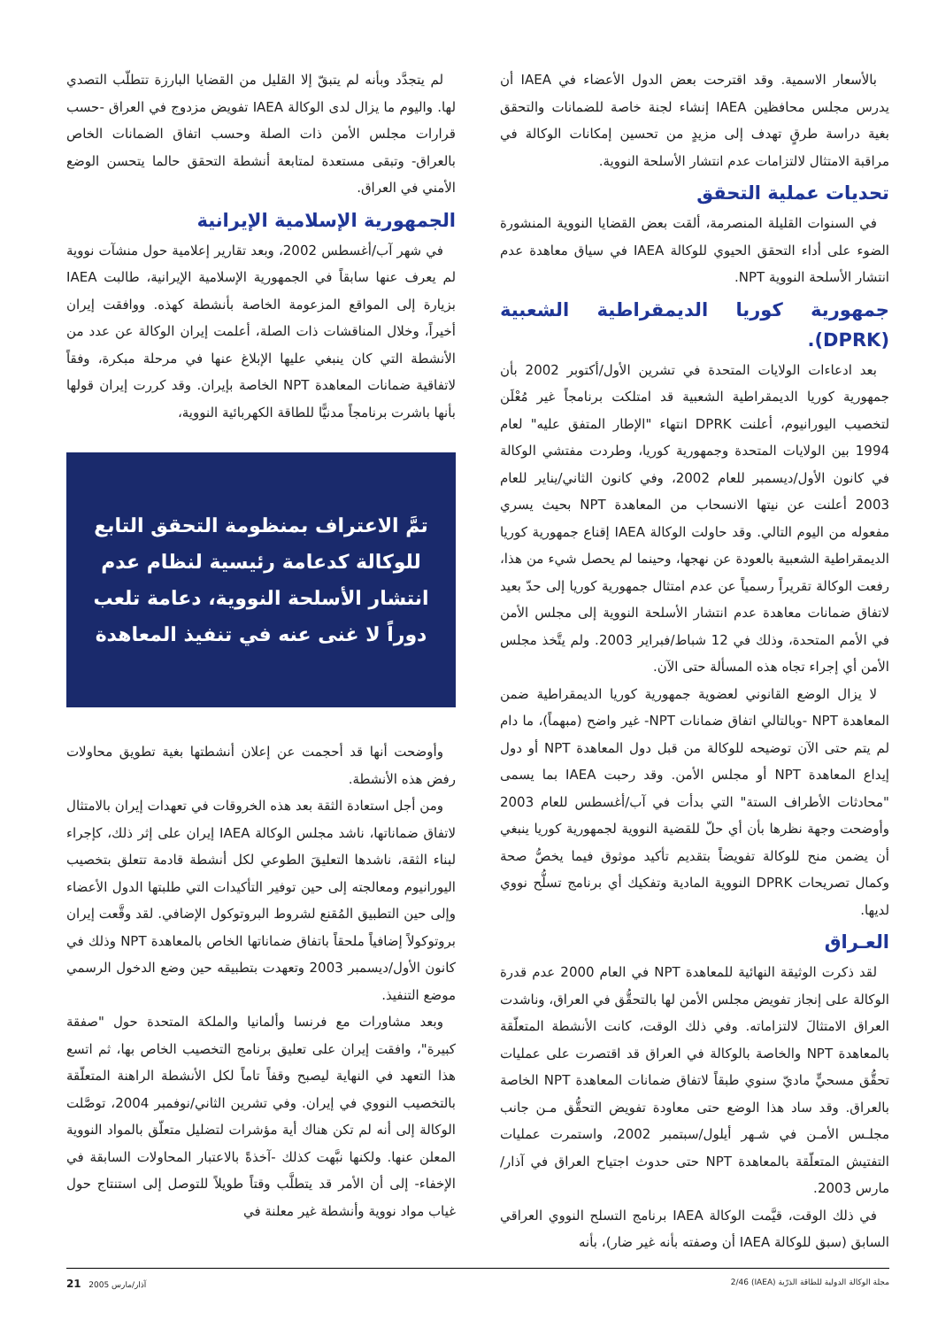بالأسعار الاسمية. وقد اقترحت بعض الدول الأعضاء في IAEA أن يدرس مجلس محافظين IAEA إنشاء لجنة خاصة للضمانات والتحقق بغية دراسة طرقٍ تهدف إلى مزيدٍ من تحسين إمكانات الوكالة في مراقبة الامتثال لالتزامات عدم انتشار الأسلحة النووية.
تحديات عملية التحقق
في السنوات القليلة المنصرمة، ألقت بعض القضايا النووية المنشورة الضوء على أداء التحقق الحيوي للوكالة IAEA في سياق معاهدة عدم انتشار الأسلحة النووية NPT.
جمهورية كوريا الديمقراطية الشعبية (DPRK).
بعد ادعاءات الولايات المتحدة في تشرين الأول/أكتوبر 2002 بأن جمهورية كوريا الديمقراطية الشعبية قد امتلكت برنامجاً غير مُعْلَن لتخصيب اليورانيوم، أعلنت DPRK انتهاء "الإطار المتفق عليه" لعام 1994 بين الولايات المتحدة وجمهورية كوريا، وطردت مفتشي الوكالة في كانون الأول/ديسمبر للعام 2002، وفي كانون الثاني/يناير للعام 2003 أعلنت عن نيتها الانسحاب من المعاهدة NPT بحيث يسري مفعوله من اليوم التالي. وقد حاولت الوكالة IAEA إقناع جمهورية كوريا الديمقراطية الشعبية بالعودة عن نهجها، وحينما لم يحصل شيء من هذا، رفعت الوكالة تقريراً رسمياً عن عدم امتثال جمهورية كوريا إلى حدّ بعيد لاتفاق ضمانات معاهدة عدم انتشار الأسلحة النووية إلى مجلس الأمن في الأمم المتحدة، وذلك في 12 شباط/فبراير 2003. ولم يتَّخذ مجلس الأمن أي إجراء تجاه هذه المسألة حتى الآن.
لا يزال الوضع القانوني لعضوية جمهورية كوريا الديمقراطية ضمن المعاهدة NPT -وبالتالي اتفاق ضمانات NPT- غير واضح (مبهماً)، ما دام لم يتم حتى الآن توضيحه للوكالة من قبل دول المعاهدة NPT أو دول إيداع المعاهدة NPT أو مجلس الأمن. وقد رحبت IAEA بما يسمى "محادثات الأطراف الستة" التي بدأت في آب/أغسطس للعام 2003 وأوضحت وجهة نظرها بأن أي حلّ للقضية النووية لجمهورية كوريا ينبغي أن يضمن منح للوكالة تفويضاً بتقديم تأكيد موثوق فيما يخصُّ صحة وكمال تصريحات DPRK النووية المادية وتفكيك أي برنامج تسلُّح نووي لديها.
العـراق
لقد ذكرت الوثيقة النهائية للمعاهدة NPT في العام 2000 عدم قدرة الوكالة على إنجاز تفويض مجلس الأمن لها بالتحقُّق في العراق، وناشدت العراق الامتثالَ لالتزاماته. وفي ذلك الوقت، كانت الأنشطة المتعلّقة بالمعاهدة NPT والخاصة بالوكالة في العراق قد اقتصرت على عمليات تحقُّق مسحيٍّ ماديّ سنوي طبقاً لاتفاق ضمانات المعاهدة NPT الخاصة بالعراق. وقد ساد هذا الوضع حتى معاودة تفويض التحقُّق مـن جانب مجلـس الأمـن في شـهر أيلول/سبتمبر 2002، واستمرت عمليات التفتيش المتعلّقة بالمعاهدة NPT حتى حدوث اجتياح العراق في آذار/مارس 2003.
في ذلك الوقت، قيَّمت الوكالة IAEA برنامج التسلح النووي العراقي السابق (سبق للوكالة IAEA أن وصفته بأنه غير ضار)، بأنه
لم يتجدَّد وبأنه لم يتبقّ إلا القليل من القضايا البارزة تتطلّب التصدي لها. واليوم ما يزال لدى الوكالة IAEA تفويض مزدوج في العراق -حسب قرارات مجلس الأمن ذات الصلة وحسب اتفاق الضمانات الخاص بالعراق- وتبقى مستعدة لمتابعة أنشطة التحقق حالما يتحسن الوضع الأمني في العراق.
الجمهورية الإسلامية الإيرانية
في شهر آب/أغسطس 2002، وبعد تقارير إعلامية حول منشآت نووية لم يعرف عنها سابقاً في الجمهورية الإسلامية الإيرانية، طالبت IAEA بزيارة إلى المواقع المزعومة الخاصة بأنشطة كهذه. ووافقت إيران أخيراً، وخلال المناقشات ذات الصلة، أعلمت إيران الوكالة عن عدد من الأنشطة التي كان ينبغي عليها الإبلاغ عنها في مرحلة مبكرة، وفقاً لاتفاقية ضمانات المعاهدة NPT الخاصة بإيران. وقد كررت إيران قولها بأنها باشرت برنامجاً مدنيًّا للطاقة الكهربائية النووية،
تمَّ الاعتراف بمنظومة التحقق التابع للوكالة كدعامة رئيسية لنظام عدم انتشار الأسلحة النووية، دعامة تلعب دوراً لا غنى عنه في تنفيذ المعاهدة
وأوضحت أنها قد أحجمت عن إعلان أنشطتها بغية تطويق محاولات رفض هذه الأنشطة.
ومن أجل استعادة الثقة بعد هذه الخروقات في تعهدات إيران بالامتثال لاتفاق ضماناتها، ناشد مجلس الوكالة IAEA إيران على إثر ذلك، كإجراء لبناء الثقة، ناشدها التعليقَ الطوعي لكل أنشطة قادمة تتعلق بتخصيب اليورانيوم ومعالجته إلى حين توفير التأكيدات التي طلبتها الدول الأعضاء وإلى حين التطبيق المُقنع لشروط البروتوكول الإضافي. لقد وقَّعت إيران بروتوكولاً إضافياً ملحقاً باتفاق ضماناتها الخاص بالمعاهدة NPT وذلك في كانون الأول/ديسمبر 2003 وتعهدت بتطبيقه حين وضع الدخول الرسمي موضع التنفيذ.
وبعد مشاورات مع فرنسا وألمانيا والملكة المتحدة حول "صفقة كبيرة"، وافقت إيران على تعليق برنامج التخصيب الخاص بها، ثم اتسع هذا التعهد في النهاية ليصبح وقفاً تاماً لكل الأنشطة الراهنة المتعلّقة بالتخصيب النووي في إيران. وفي تشرين الثاني/نوفمبر 2004، توصَّلت الوكالة إلى أنه لم تكن هناك أية مؤشرات لتضليل متعلّق بالمواد النووية المعلن عنها. ولكنها نبَّهت كذلك -آخذةً بالاعتبار المحاولات السابقة في الإخفاء- إلى أن الأمر قد يتطلَّب وقتاً طويلاً للتوصل إلى استنتاج حول غياب مواد نووية وأنشطة غير معلنة في
مجلة الوكالة الدولية للطاقة الذرّية (IAEA) 2/46 آذار/مارس 2005 21